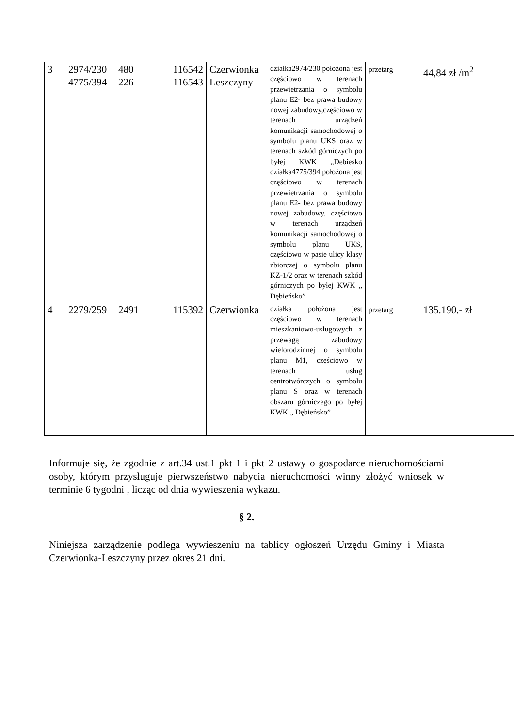| 3 | 2974/230 4775/394 | 480 226 | 116542 116543 | Czerwionka Leszczyny | działka2974/230 położona jest częściowo w terenach przewietrzania o symbolu planu E2- bez prawa budowy nowej zabudowy,częściowo w terenach urządzeń komunikacji samochodowej o symbolu planu UKS oraz w terenach szkód górniczych po byłej KWK „Dębiesko działka4775/394 położona jest częściowo w terenach przewietrzania o symbolu planu E2- bez prawa budowy nowej zabudowy, częściowo w terenach urządzeń komunikacji samochodowej o symbolu planu UKS, częściowo w pasie ulicy klasy zbiorczej o symbolu planu KZ-1/2 oraz w terenach szkód górniczych po byłej KWK „ Dębieńsko” | przetarg | 44,84 zł /m<sup>2</sup> |
| 4 | 2279/259 | 2491 | 115392 | Czerwionka | działka położona jest częściowo w terenach mieszkaniowo-usługowych z przewagą zabudowy wielorodzinnej o symbolu planu M1, częściowo w terenach usług centrotwórczych o symbolu planu S oraz w terenach obszaru górniczego po byłej KWK „ Dębieńsko” | przetarg | 135.190,- zł |
Informuje się, że zgodnie z art.34 ust.1 pkt 1 i pkt 2 ustawy o gospodarce nieruchomościami osoby, którym przysługuje pierwszeństwo nabycia nieruchomości winny złożyć wniosek w terminie 6 tygodni , licząc od dnia wywieszenia wykazu.
§ 2.
Niniejsza zarządzenie podlega wywieszeniu na tablicy ogłoszeń Urzędu Gminy i Miasta Czerwionka-Leszczyny przez okres 21 dni.